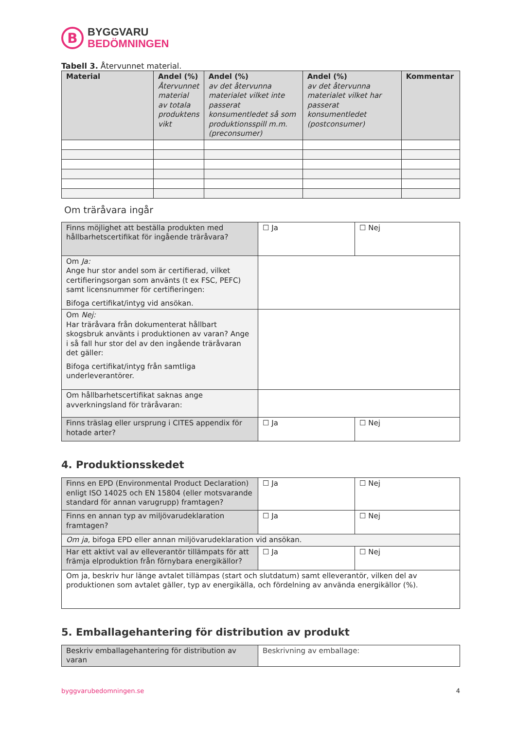B
BYGGVARU
BEDÖMNINGEN
Tabell 3. Återvunnet material.
| Material | Andel (%) Återvunnet material av totala produktens vikt | Andel (%) av det återvunna materialet vilket inte passerat konsumentledet så som produktionsspill m.m. (preconsumer) | Andel (%) av det återvunna materialet vilket har passerat konsumentledet (postconsumer) | Kommentar |
| --- | --- | --- | --- | --- |
Om träråvara ingår
| Finns möjlighet att beställa produkten med hållbarhetscertifikat för ingående träråvara? | ☐ Ja | ☐ Nej |
| Om Ja: Ange hur stor andel som är certifierad, vilket certifieringsorgan som använts (t ex FSC, PEFC) samt licensnummer för certifieringen: Bifoga certifikat/intyg vid ansökan. | | |
| Om Nej: Har träråvara från dokumenterat hållbart skogsbruk använts i produktionen av varan? Ange i så fall hur stor del av den ingående träråvaran det gäller: Bifoga certifikat/intyg från samtliga underleverantörer. | | |
| Om hållbarhetscertifikat saknas ange avverkningsland för träråvaran: | | |
| Finns träslag eller ursprung i CITES appendix för hotade arter? | ☐ Ja | ☐ Nej |
4. Produktionsskedet
| Finns en EPD (Environmental Product Declaration) enligt ISO 14025 och EN 15804 (eller motsvarande standard för annan varugrupp) framtagen? | ☐ Ja | ☐ Nej |
| Finns en annan typ av miljövarudeklaration framtagen? | ☐ Ja | ☐ Nej |
| Om ja, bifoga EPD eller annan miljövarudeklaration vid ansökan. | | |
| Har ett aktivt val av elleverantör tillämpats för att främja elproduktion från förnybara energikällor? | ☐ Ja | ☐ Nej |
| Om ja, beskriv hur länge avtalet tillämpas (start och slutdatum) samt elleverantör, vilken del av produktionen som avtalet gäller, typ av energikälla, och fördelning av använda energikällor (%). | | |
5. Emballagehantering för distribution av produkt
| Beskriv emballagehantering för distribution av varan | Beskrivning av emballage: |
byggvarubedomningen.se 4